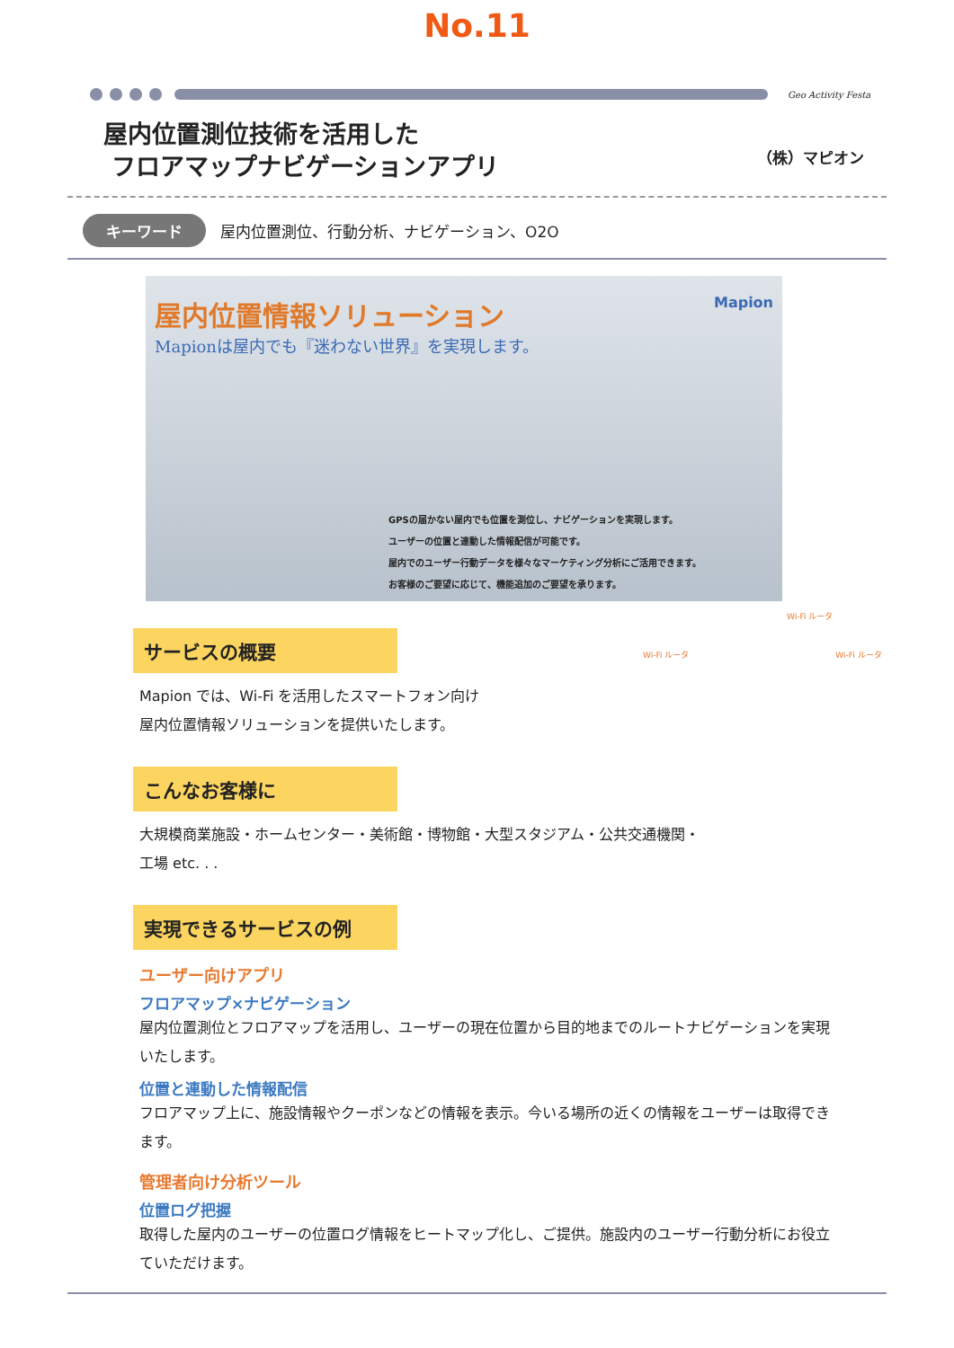No.11
Geo Activity Festa
屋内位置測位技術を活用した
フロアマップナビゲーションアプリ
（株）マピオン
キーワード 屋内位置測位、行動分析、ナビゲーション、O2O
Mapion
屋内位置情報ソリューション
Mapionは屋内でも『迷わない世界』を実現します。
GPSの届かない屋内でも位置を測位し、ナビゲーションを実現します。
ユーザーの位置と連動した情報配信が可能です。
屋内でのユーザー行動データを様々なマーケティング分析にご活用できます。
お客様のご要望に応じて、機能追加のご要望を承ります。
サービスの概要
Mapion では、Wi-Fi を活用したスマートフォン向け
屋内位置情報ソリューションを提供いたします。
こんなお客様に
Wi-Fi ルータ
Wi-Fi ルータ Wi-Fi ルータ
大規模商業施設・ホームセンター・美術館・博物館・大型スタジアム・公共交通機関・
工場 etc. . .
実現できるサービスの例
ユーザー向けアプリ
フロアマップ×ナビゲーション
屋内位置測位とフロアマップを活用し、ユーザーの現在位置から目的地までのルートナビゲーションを実現いたします。
位置と連動した情報配信
フロアマップ上に、施設情報やクーポンなどの情報を表示。今いる場所の近くの情報をユーザーは取得できます。
管理者向け分析ツール
位置ログ把握
取得した屋内のユーザーの位置ログ情報をヒートマップ化し、ご提供。施設内のユーザー行動分析にお役立ていただけます。